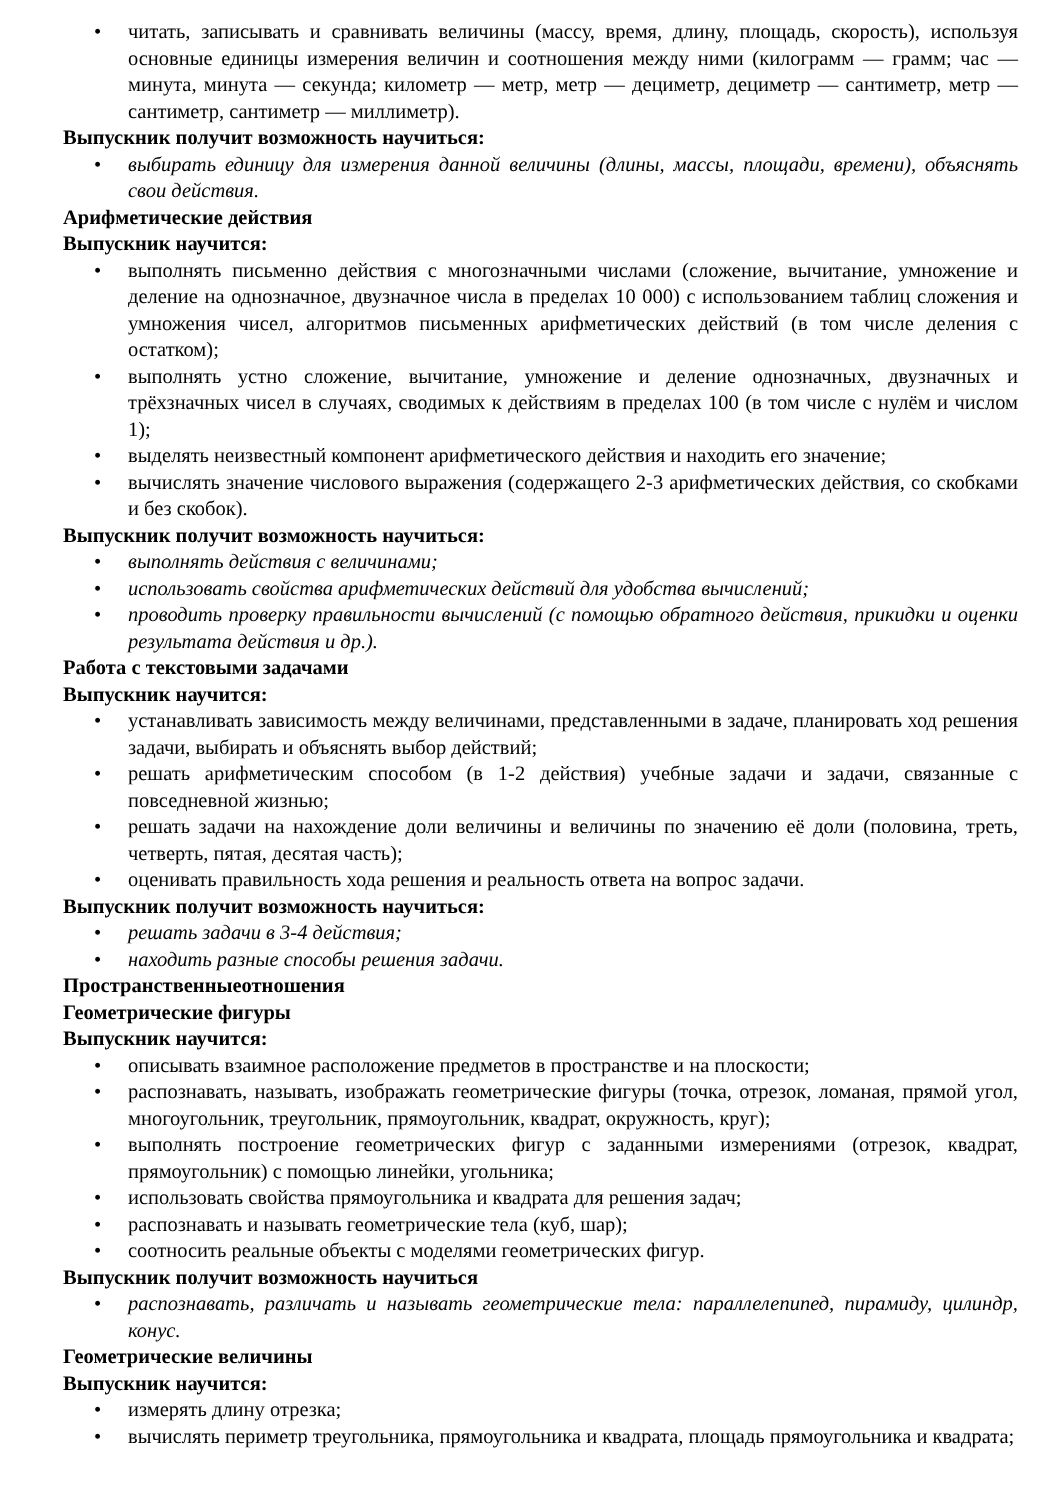• читать, записывать и сравнивать величины (массу, время, длину, площадь, скорость), используя основные единицы измерения величин и соотношения между ними (килограмм — грамм; час — минута, минута — секунда; километр — метр, метр — дециметр, дециметр — сантиметр, метр — сантиметр, сантиметр — миллиметр).
Выпускник получит возможность научиться:
• выбирать единицу для измерения данной величины (длины, массы, площади, времени), объяснять свои действия.
Арифметические действия
Выпускник научится:
• выполнять письменно действия с многозначными числами (сложение, вычитание, умножение и деление на однозначное, двузначное числа в пределах 10 000) с использованием таблиц сложения и умножения чисел, алгоритмов письменных арифметических действий (в том числе деления с остатком);
• выполнять устно сложение, вычитание, умножение и деление однозначных, двузначных и трёхзначных чисел в случаях, сводимых к действиям в пределах 100 (в том числе с нулём и числом 1);
• выделять неизвестный компонент арифметического действия и находить его значение;
• вычислять значение числового выражения (содержащего 2-3 арифметических действия, со скобками и без скобок).
Выпускник получит возможность научиться:
• выполнять действия с величинами;
• использовать свойства арифметических действий для удобства вычислений;
• проводить проверку правильности вычислений (с помощью обратного действия, прикидки и оценки результата действия и др.).
Работа с текстовыми задачами
Выпускник научится:
• устанавливать зависимость между величинами, представленными в задаче, планировать ход решения задачи, выбирать и объяснять выбор действий;
• решать арифметическим способом (в 1-2 действия) учебные задачи и задачи, связанные с повседневной жизнью;
• решать задачи на нахождение доли величины и величины по значению её доли (половина, треть, четверть, пятая, десятая часть);
• оценивать правильность хода решения и реальность ответа на вопрос задачи.
Выпускник получит возможность научиться:
• решать задачи в 3-4 действия;
• находить разные способы решения задачи.
Пространственныеотношения
Геометрические фигуры
Выпускник научится:
• описывать взаимное расположение предметов в пространстве и на плоскости;
• распознавать, называть, изображать геометрические фигуры (точка, отрезок, ломаная, прямой угол, многоугольник, треугольник, прямоугольник, квадрат, окружность, круг);
• выполнять построение геометрических фигур с заданными измерениями (отрезок, квадрат, прямоугольник) с помощью линейки, угольника;
• использовать свойства прямоугольника и квадрата для решения задач;
• распознавать и называть геометрические тела (куб, шар);
• соотносить реальные объекты с моделями геометрических фигур.
Выпускник получит возможность научиться
• распознавать, различать и называть геометрические тела: параллелепипед, пирамиду, цилиндр, конус.
Геометрические величины
Выпускник научится:
• измерять длину отрезка;
• вычислять периметр треугольника, прямоугольника и квадрата, площадь прямоугольника и квадрата;